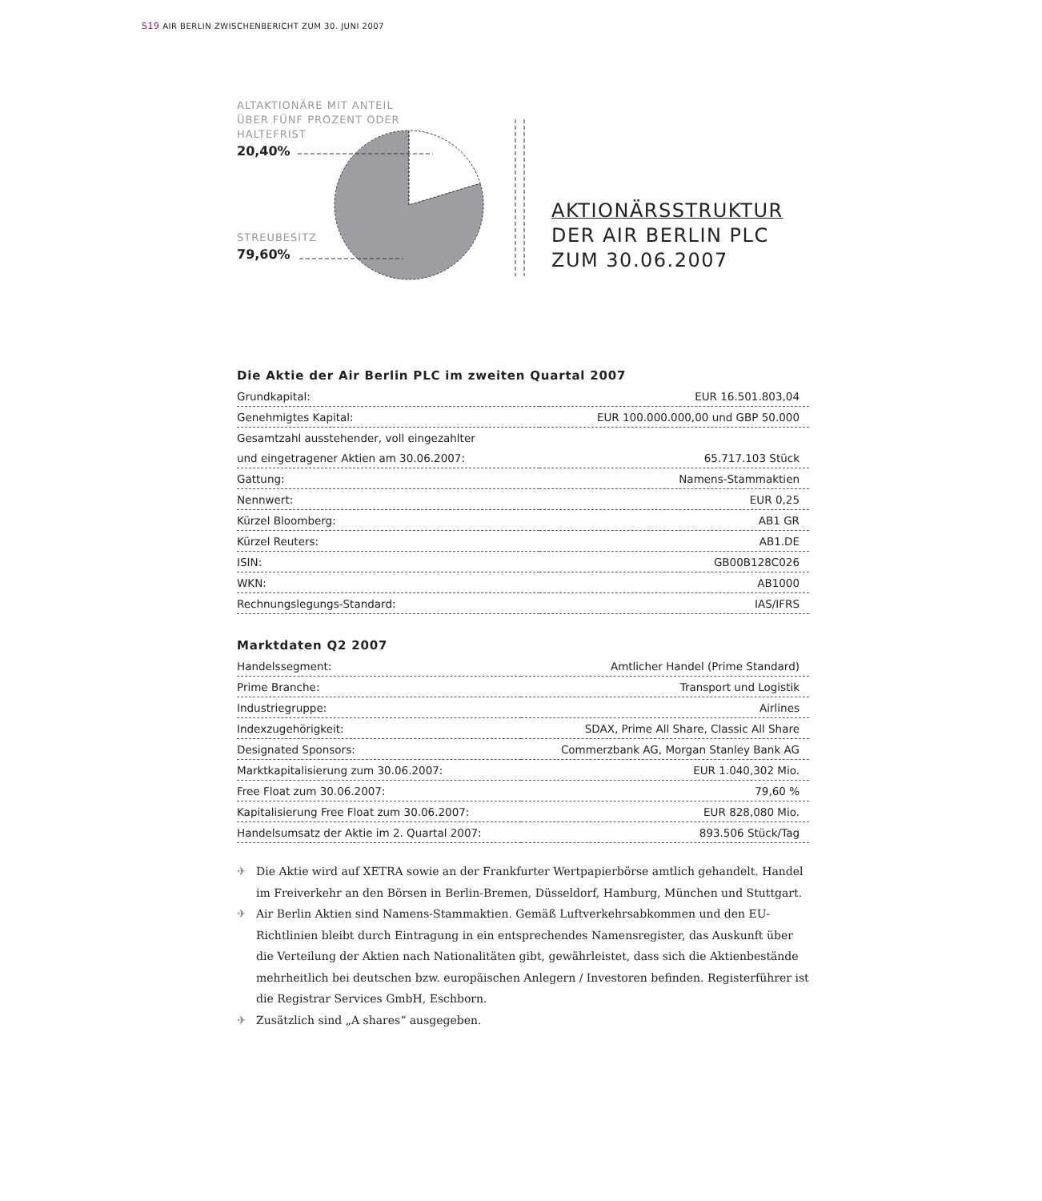S19 AIR BERLIN ZWISCHENBERICHT ZUM 30. JUNI 2007
ALTAKTIONÄRE MIT ANTEIL ÜBER FÜNF PROZENT ODER HALTEFRIST
20,40%
STREUBESITZ
79,60%
AKTIONÄRSSTRUKTUR
DER AIR BERLIN PLC
ZUM 30.06.2007
Die Aktie der Air Berlin PLC im zweiten Quartal 2007
| Grundkapital: | EUR 16.501.803,04 |
| Genehmigtes Kapital: | EUR 100.000.000,00 und GBP 50.000 |
| Gesamtzahl ausstehender, voll eingezahlter | |
| und eingetragener Aktien am 30.06.2007: | 65.717.103 Stück |
| Gattung: | Namens-Stammaktien |
| Nennwert: | EUR 0,25 |
| Kürzel Bloomberg: | AB1 GR |
| Kürzel Reuters: | AB1.DE |
| ISIN: | GB00B128C026 |
| WKN: | AB1000 |
| Rechnungslegungs-Standard: | IAS/IFRS |
Marktdaten Q2 2007
| Handelssegment: | Amtlicher Handel (Prime Standard) |
| Prime Branche: | Transport und Logistik |
| Industriegruppe: | Airlines |
| Indexzugehörigkeit: | SDAX, Prime All Share, Classic All Share |
| Designated Sponsors: | Commerzbank AG, Morgan Stanley Bank AG |
| Marktkapitalisierung zum 30.06.2007: | EUR 1.040,302 Mio. |
| Free Float zum 30.06.2007: | 79,60 % |
| Kapitalisierung Free Float zum 30.06.2007: | EUR 828,080 Mio. |
| Handelsumsatz der Aktie im 2. Quartal 2007: | 893.506 Stück/Tag |
✈ Die Aktie wird auf XETRA sowie an der Frankfurter Wertpapierbörse amtlich gehandelt. Handel im Freiverkehr an den Börsen in Berlin-Bremen, Düsseldorf, Hamburg, München und Stuttgart.
✈ Air Berlin Aktien sind Namens-Stammaktien. Gemäß Luftverkehrsabkommen und den EU-Richtlinien bleibt durch Eintragung in ein entsprechendes Namensregister, das Auskunft über die Verteilung der Aktien nach Nationalitäten gibt, gewährleistet, dass sich die Aktienbestände mehrheitlich bei deutschen bzw. europäischen Anlegern / Investoren befinden. Registerführer ist die Registrar Services GmbH, Eschborn.
✈ Zusätzlich sind „A shares“ ausgegeben.